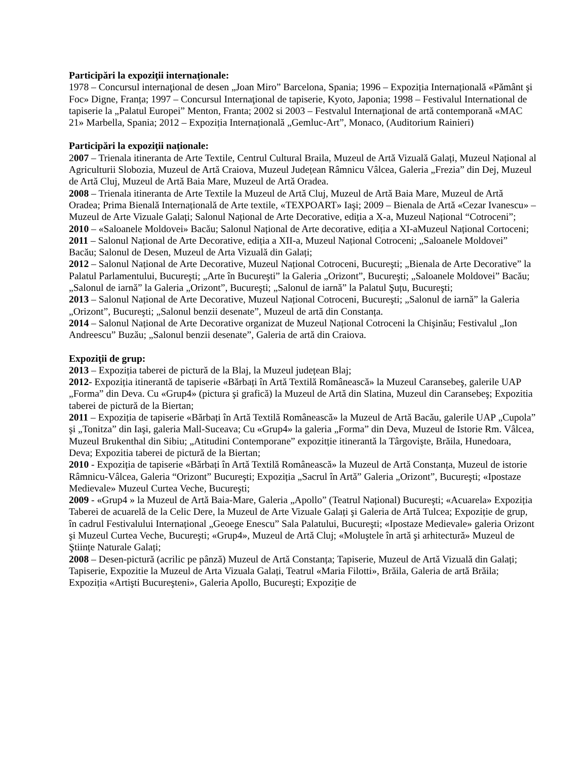Participări la expoziţii internaționale:
1978 – Concursul internaţional de desen „Joan Miro” Barcelona, Spania; 1996 – Expoziția Internațională «Pământ şi Foc» Digne, Franța; 1997 – Concursul Internaţional de tapiserie, Kyoto, Japonia; 1998 – Festivalul International de tapiserie la „Palatul Europei” Menton, Franta; 2002 si 2003 – Festvalul Internaţional de artă contemporană «MAC 21» Marbella, Spania; 2012 – Expoziția Internațională „Gemluc-Art”, Monaco, (Auditorium Rainieri)
Participări la expoziţii naționale:
2007 – Trienala itineranta de Arte Textile, Centrul Cultural Braila, Muzeul de Artă Vizuală Galați, Muzeul Național al Agriculturii Slobozia, Muzeul de Artă Craiova, Muzeul Județean Râmnicu Vâlcea, Galeria „Frezia” din Dej, Muzeul de Artă Cluj, Muzeul de Artă Baia Mare, Muzeul de Artă Oradea.
2008 – Trienala itineranta de Arte Textile la Muzeul de Artă Cluj, Muzeul de Artă Baia Mare, Muzeul de Artă Oradea; Prima Bienală Internațională de Arte textile, «TEXPOART» Iaşi; 2009 – Bienala de Artă «Cezar Ivanescu» – Muzeul de Arte Vizuale Galați; Salonul Național de Arte Decorative, ediția a X-a, Muzeul Național “Cotroceni”;
2010 – «Saloanele Moldovei» Bacău; Salonul Național de Arte decorative, ediția a XI-aMuzeul Național Cortoceni;
2011 – Salonul Național de Arte Decorative, ediția a XII-a, Muzeul Național Cotroceni; „Saloanele Moldovei” Bacău; Salonul de Desen, Muzeul de Arta Vizuală din Galați;
2012 – Salonul Național de Arte Decorative, Muzeul Național Cotroceni, Bucureşti; „Bienala de Arte Decorative” la Palatul Parlamentului, Bucureşti; „Arte în Bucureşti” la Galeria „Orizont”, Bucureşti; „Saloanele Moldovei” Bacău; „Salonul de iarnă” la Galeria „Orizont”, Bucureşti; „Salonul de iarnă” la Palatul Şuțu, Bucureşti;
2013 – Salonul Național de Arte Decorative, Muzeul Național Cotroceni, Bucureşti; „Salonul de iarnă” la Galeria „Orizont”, Bucureşti; „Salonul benzii desenate”, Muzeul de artă din Constanța.
2014 – Salonul Național de Arte Decorative organizat de Muzeul Național Cotroceni la Chişinău; Festivalul „Ion Andreescu” Buzău; „Salonul benzii desenate”, Galeria de artă din Craiova.
Expoziţii de grup:
2013 – Expoziția taberei de pictură de la Blaj, la Muzeul județean Blaj;
2012- Expoziția itinerantă de tapiserie «Bărbați în Artă Textilă Românească» la Muzeul Caransebeş, galerile UAP „Forma” din Deva. Cu «Grup4» (pictura şi grafică) la Muzeul de Artă din Slatina, Muzeul din Caransebeş; Expozitia taberei de pictură de la Biertan;
2011 – Expoziția de tapiserie «Bărbați în Artă Textilă Românească» la Muzeul de Artă Bacău, galerile UAP „Cupola” şi „Tonitza” din Iaşi, galeria Mall-Suceava; Cu «Grup4» la galeria „Forma” din Deva, Muzeul de Istorie Rm. Vâlcea, Muzeul Brukenthal din Sibiu; „Atitudini Contemporane” expozitție itinerantă la Târgovişte, Brăila, Hunedoara, Deva; Expozitia taberei de pictură de la Biertan;
2010 - Expoziția de tapiserie «Bărbați în Artă Textilă Românească» la Muzeul de Artă Constanța, Muzeul de istorie Râmnicu-Vâlcea, Galeria “Orizont” Bucureşti; Expoziția „Sacrul în Artă” Galeria „Orizont”, Bucureşti; «Ipostaze Medievale» Muzeul Curtea Veche, Bucureşti;
2009 - «Grup4 » la Muzeul de Artă Baia-Mare, Galeria „Apollo” (Teatrul Național) Bucureşti; «Acuarela» Expoziția Taberei de acuarelă de la Celic Dere, la Muzeul de Arte Vizuale Galați şi Galeria de Artă Tulcea; Expoziție de grup, în cadrul Festivalului Internațional „Geoege Enescu” Sala Palatului, Bucureşti; «Ipostaze Medievale» galeria Orizont şi Muzeul Curtea Veche, Bucureşti; «Grup4», Muzeul de Artă Cluj; «Moluştele în artă şi arhitectură» Muzeul de Ştiințe Naturale Galați;
2008 – Desen-pictură (acrilic pe pânză) Muzeul de Artă Constanța; Tapiserie, Muzeul de Artă Vizuală din Galați; Tapiserie, Expozitie la Muzeul de Arta Vizuala Galați, Teatrul «Maria Filotti», Brăila, Galeria de artă Brăila; Expoziția «Artişti Bucureşteni», Galeria Apollo, Bucureşti; Expoziție de